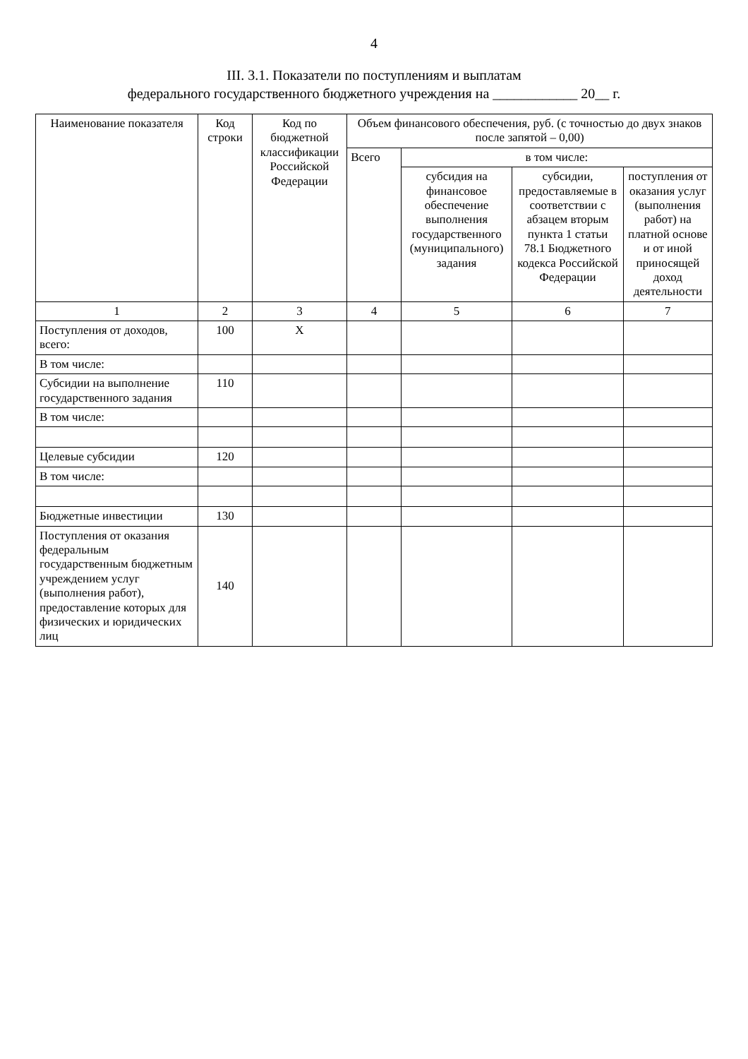4
III. 3.1. Показатели по поступлениям и выплатам
федерального государственного бюджетного учреждения на ____________ 20__ г.
| Наименование показателя | Код строки | Код по бюджетной классификации Российской Федерации | Объем финансового обеспечения, руб. (с точностью до двух знаков после запятой – 0,00) | | | |
| --- | --- | --- | --- | --- | --- | --- |
| | | | Всего | в том числе: | | |
| | | | | субсидия на финансовое обеспечение выполнения государственного (муниципального) задания | субсидии, предоставляемые в соответствии с абзацем вторым пункта 1 статьи 78.1 Бюджетного кодекса Российской Федерации | поступления от оказания услуг (выполнения работ) на платной основе и от иной приносящей доход деятельности |
| 1 | 2 | 3 | 4 | 5 | 6 | 7 |
| Поступления от доходов, всего: | 100 | X | | | | |
| В том числе: | | | | | | |
| Субсидии на выполнение государственного задания | 110 | | | | | |
| В том числе: | | | | | | |
| Целевые субсидии | 120 | | | | | |
| В том числе: | | | | | | |
| Бюджетные инвестиции | 130 | | | | | |
| Поступления от оказания федеральным государственным бюджетным учреждением услуг (выполнения работ), предоставление которых для физических и юридических лиц | 140 | | | | | |